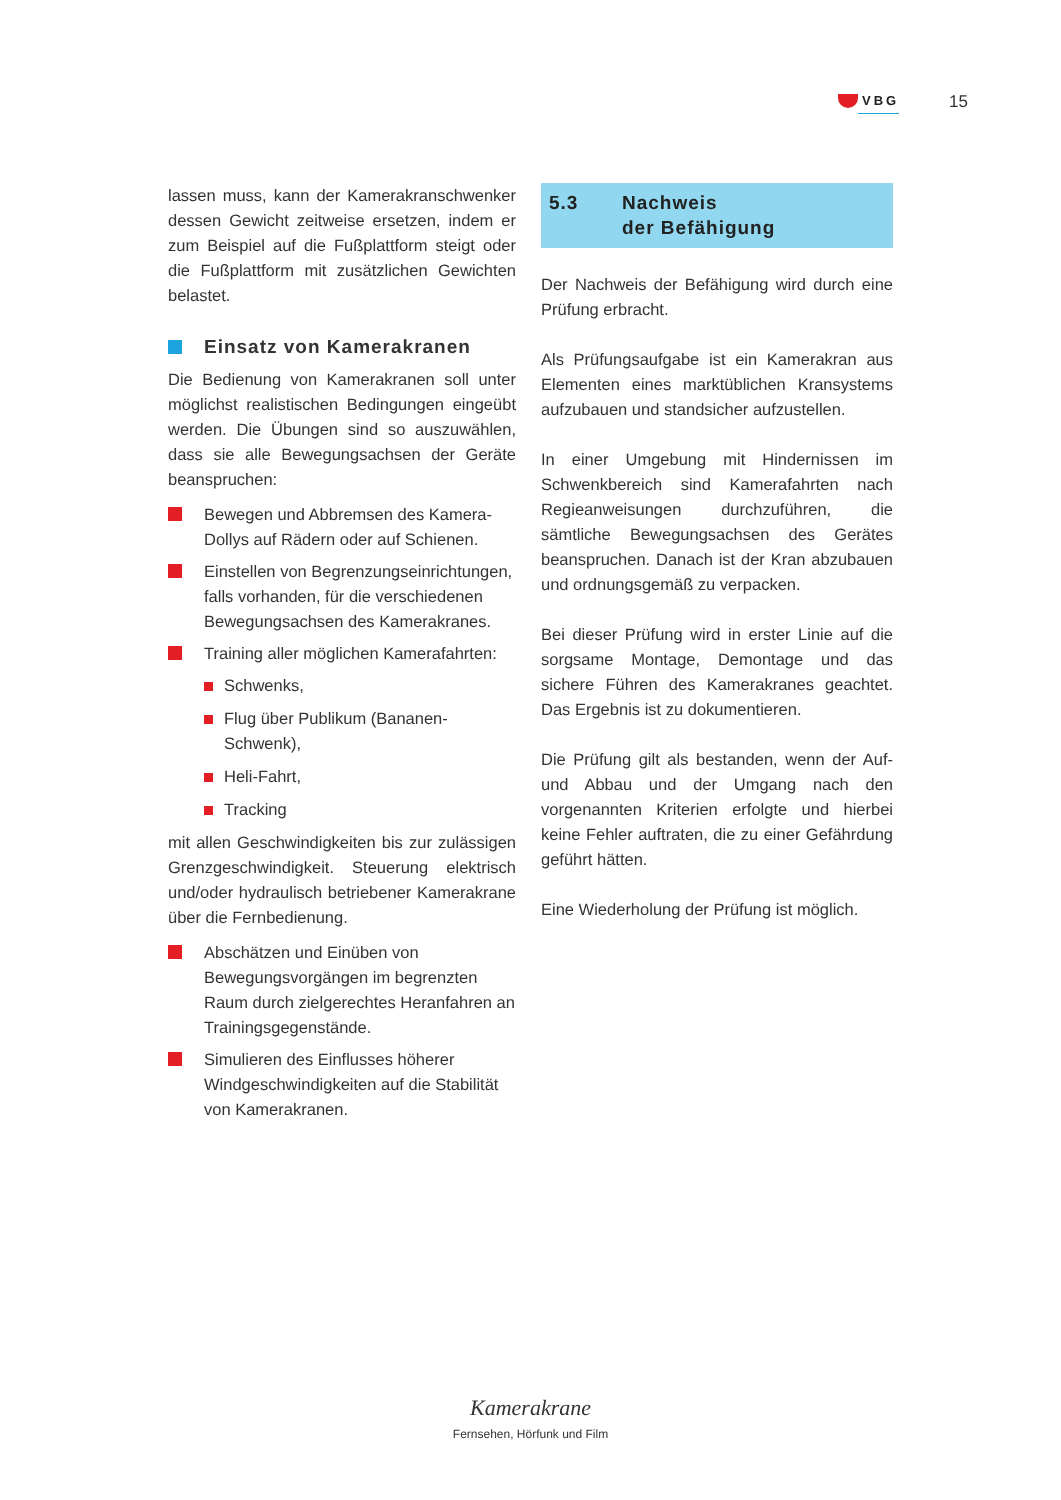VBG 15
lassen muss, kann der Kamerakranschwenker dessen Gewicht zeitweise ersetzen, indem er zum Beispiel auf die Fußplattform steigt oder die Fußplattform mit zusätzlichen Gewichten belastet.
Einsatz von Kamerakranen
Die Bedienung von Kamerakranen soll unter möglichst realistischen Bedingungen eingeübt werden. Die Übungen sind so auszuwählen, dass sie alle Bewegungsachsen der Geräte beanspruchen:
Bewegen und Abbremsen des Kamera-Dollys auf Rädern oder auf Schienen.
Einstellen von Begrenzungseinrichtungen, falls vorhanden, für die verschiedenen Bewegungsachsen des Kamerakranes.
Training aller möglichen Kamerafahrten:
Schwenks,
Flug über Publikum (Bananen-Schwenk),
Heli-Fahrt,
Tracking
mit allen Geschwindigkeiten bis zur zulässigen Grenzgeschwindigkeit. Steuerung elektrisch und/oder hydraulisch betriebener Kamerakrane über die Fernbedienung.
Abschätzen und Einüben von Bewegungsvorgängen im begrenzten Raum durch zielgerechtes Heranfahren an Trainingsgegenstände.
Simulieren des Einflusses höherer Windgeschwindigkeiten auf die Stabilität von Kamerakranen.
5.3 Nachweis
der Befähigung
Der Nachweis der Befähigung wird durch eine Prüfung erbracht.
Als Prüfungsaufgabe ist ein Kamerakran aus Elementen eines marktüblichen Kransystems aufzubauen und standsicher aufzustellen.
In einer Umgebung mit Hindernissen im Schwenkbereich sind Kamerafahrten nach Regieanweisungen durchzuführen, die sämtliche Bewegungsachsen des Gerätes beanspruchen. Danach ist der Kran abzubauen und ordnungsgemäß zu verpacken.
Bei dieser Prüfung wird in erster Linie auf die sorgsame Montage, Demontage und das sichere Führen des Kamerakranes geachtet. Das Ergebnis ist zu dokumentieren.
Die Prüfung gilt als bestanden, wenn der Auf- und Abbau und der Umgang nach den vorgenannten Kriterien erfolgte und hierbei keine Fehler auftraten, die zu einer Gefährdung geführt hätten.
Eine Wiederholung der Prüfung ist möglich.
Kamerakrane
Fernsehen, Hörfunk und Film